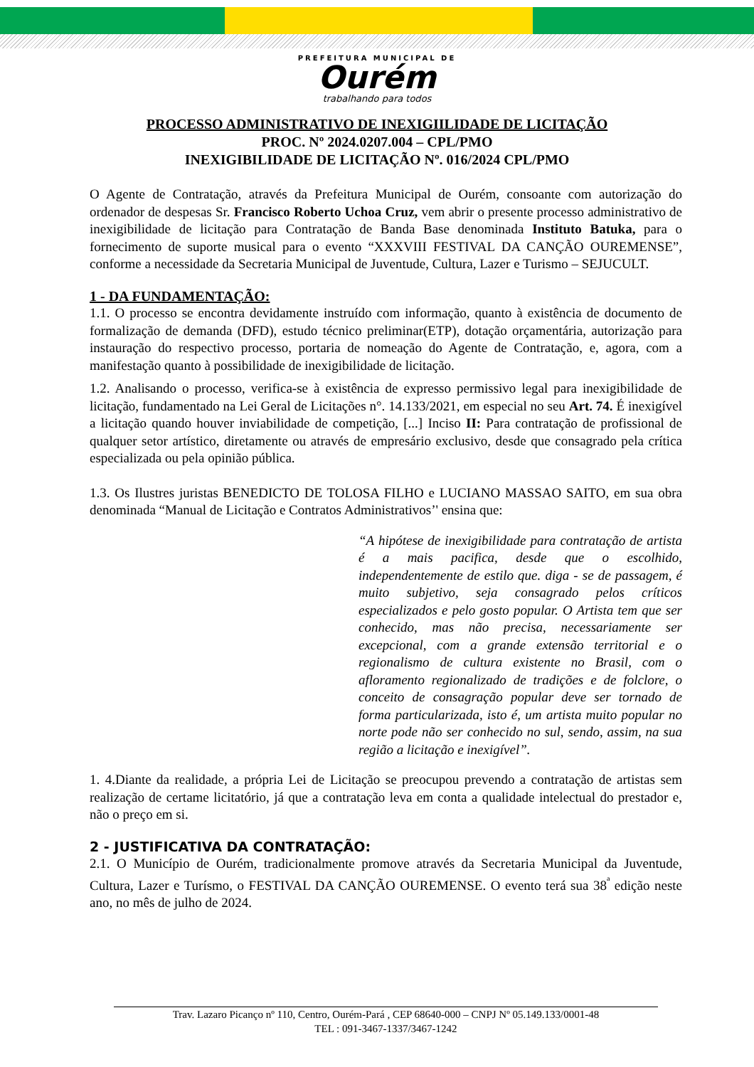PREFEITURA MUNICIPAL DE
Ourém
trabalhando para todos
PROCESSO ADMINISTRATIVO DE INEXIGIILIDADE DE LICITAÇÃO
PROC. Nº 2024.0207.004 – CPL/PMO
INEXIGIBILIDADE DE LICITAÇÃO Nº. 016/2024 CPL/PMO
O Agente de Contratação, através da Prefeitura Municipal de Ourém, consoante com autorização do ordenador de despesas Sr. Francisco Roberto Uchoa Cruz, vem abrir o presente processo administrativo de inexigibilidade de licitação para Contratação de Banda Base denominada Instituto Batuka, para o fornecimento de suporte musical para o evento “XXXVIII FESTIVAL DA CANÇÃO OUREMENSE”, conforme a necessidade da Secretaria Municipal de Juventude, Cultura, Lazer e Turismo – SEJUCULT.
1 - DA FUNDAMENTAÇÃO:
1.1. O processo se encontra devidamente instruído com informação, quanto à existência de documento de formalização de demanda (DFD), estudo técnico preliminar(ETP), dotação orçamentária, autorização para instauração do respectivo processo, portaria de nomeação do Agente de Contratação, e, agora, com a manifestação quanto à possibilidade de inexigibilidade de licitação.
1.2. Analisando o processo, verifica-se à existência de expresso permissivo legal para inexigibilidade de licitação, fundamentado na Lei Geral de Licitações n°. 14.133/2021, em especial no seu Art. 74. É inexigível a licitação quando houver inviabilidade de competição, [...] Inciso II: Para contratação de profissional de qualquer setor artístico, diretamente ou através de empresário exclusivo, desde que consagrado pela crítica especializada ou pela opinião pública.
1.3. Os Ilustres juristas BENEDICTO DE TOLOSA FILHO e LUCIANO MASSAO SAITO, em sua obra denominada “Manual de Licitação e Contratos Administrativos’' ensina que:
“A hipótese de inexigibilidade para contratação de artista é a mais pacifica, desde que o escolhido, independentemente de estilo que. diga - se de passagem, é muito subjetivo, seja consagrado pelos críticos especializados e pelo gosto popular. O Artista tem que ser conhecido, mas não precisa, necessariamente ser excepcional, com a grande extensão territorial e o regionalismo de cultura existente no Brasil, com o afloramento regionalizado de tradições e de folclore, o conceito de consagração popular deve ser tornado de forma particularizada, isto é, um artista muito popular no norte pode não ser conhecido no sul, sendo, assim, na sua região a licitação e inexigível”.
1. 4.Diante da realidade, a própria Lei de Licitação se preocupou prevendo a contratação de artistas sem realização de certame licitatório, já que a contratação leva em conta a qualidade intelectual do prestador e, não o preço em si.
2 - JUSTIFICATIVA DA CONTRATAÇÃO:
2.1. O Município de Ourém, tradicionalmente promove através da Secretaria Municipal da Juventude, Cultura, Lazer e Turísmo, o FESTIVAL DA CANÇÃO OUREMENSE. O evento terá sua 38<sup>ª</sup> edição neste ano, no mês de julho de 2024.
Trav. Lazaro Picanço nº 110, Centro, Ourém-Pará , CEP 68640-000 – CNPJ Nº 05.149.133/0001-48
TEL : 091-3467-1337/3467-1242